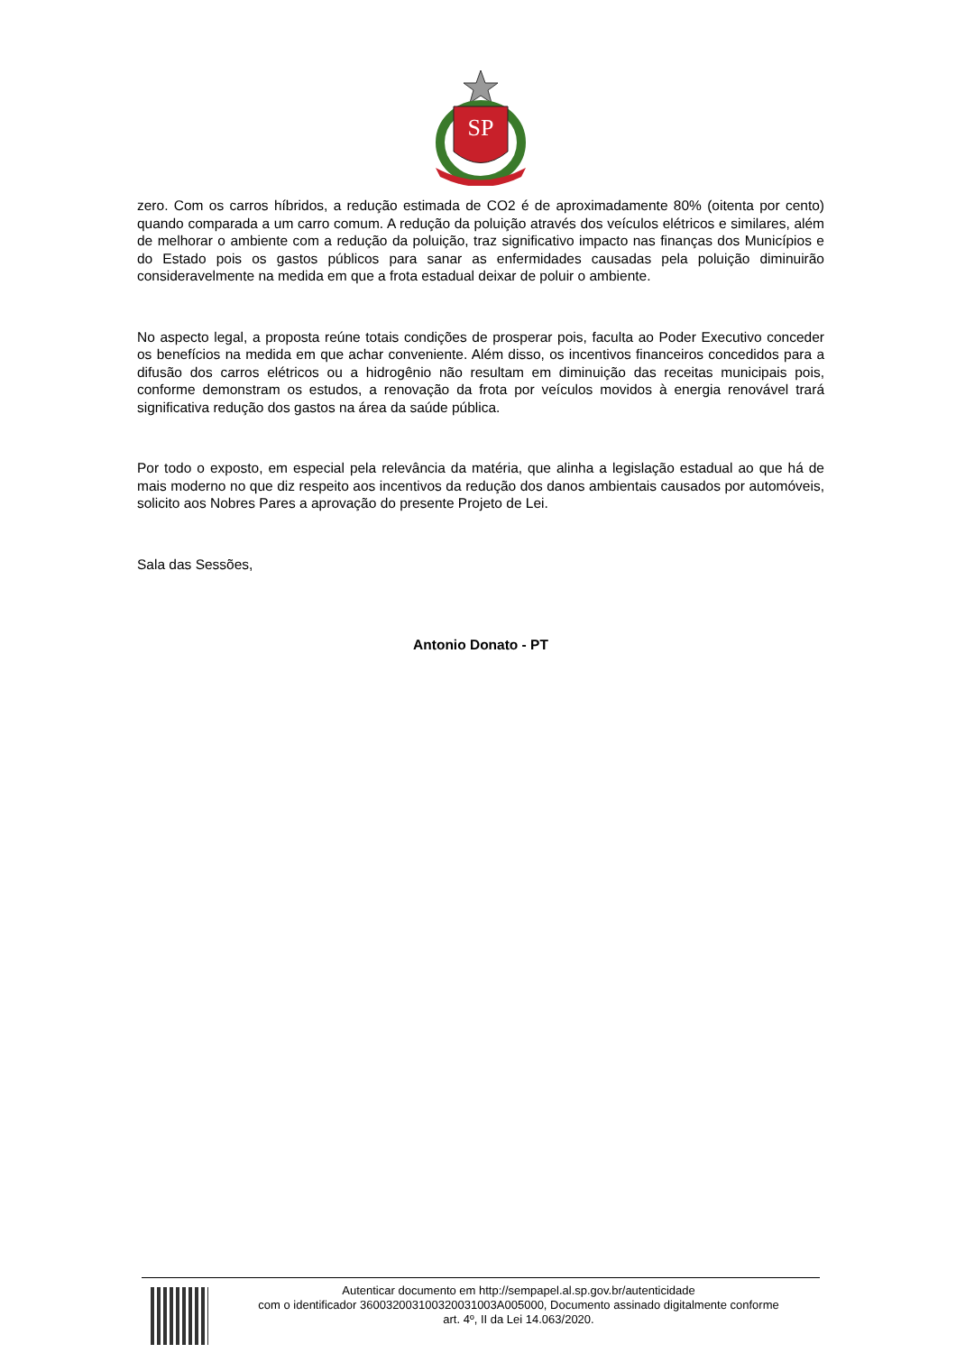SP
zero. Com os carros híbridos, a redução estimada de CO2 é de aproximadamente 80% (oitenta por cento) quando comparada a um carro comum. A redução da poluição através dos veículos elétricos e similares, além de melhorar o ambiente com a redução da poluição, traz significativo impacto nas finanças dos Municípios e do Estado pois os gastos públicos para sanar as enfermidades causadas pela poluição diminuirão consideravelmente na medida em que a frota estadual deixar de poluir o ambiente.
No aspecto legal, a proposta reúne totais condições de prosperar pois, faculta ao Poder Executivo conceder os benefícios na medida em que achar conveniente. Além disso, os incentivos financeiros concedidos para a difusão dos carros elétricos ou a hidrogênio não resultam em diminuição das receitas municipais pois, conforme demonstram os estudos, a renovação da frota por veículos movidos à energia renovável trará significativa redução dos gastos na área da saúde pública.
Por todo o exposto, em especial pela relevância da matéria, que alinha a legislação estadual ao que há de mais moderno no que diz respeito aos incentivos da redução dos danos ambientais causados por automóveis, solicito aos Nobres Pares a aprovação do presente Projeto de Lei.
Sala das Sessões,
Antonio Donato - PT
Autenticar documento em http://sempapel.al.sp.gov.br/autenticidade
com o identificador 360032003100320031003A005000, Documento assinado digitalmente conforme
art. 4º, II da Lei 14.063/2020.